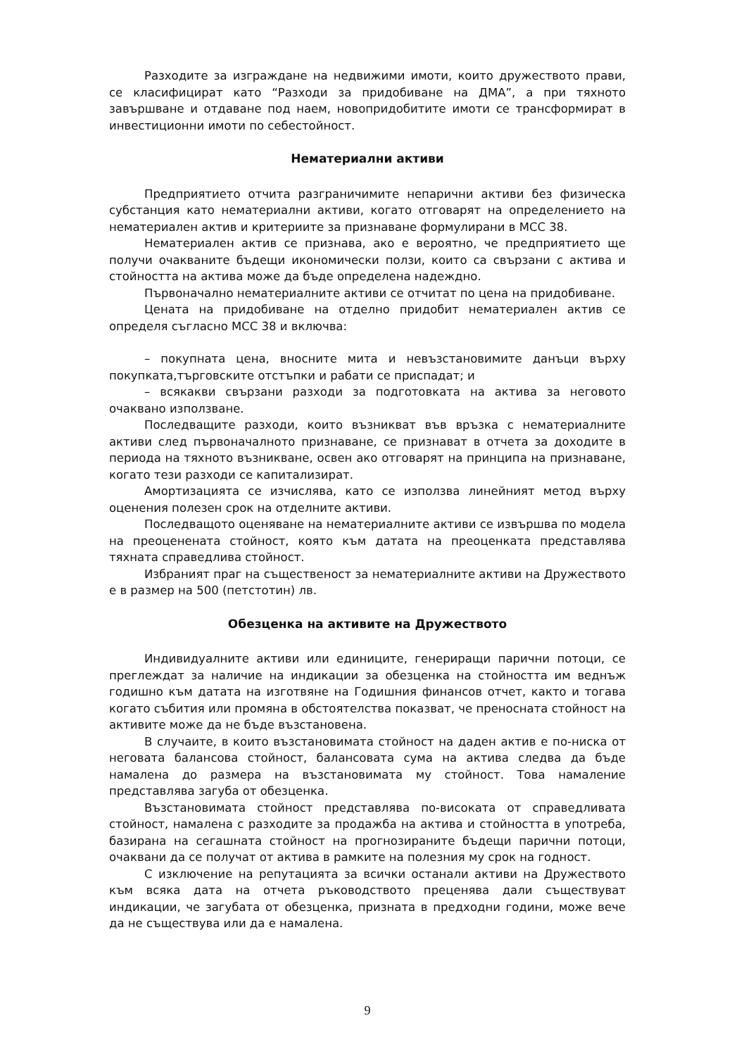Разходите за изграждане на недвижими имоти, които дружеството прави, се класифицират като “Разходи за придобиване на ДМА”, а при тяхното завършване и отдаване под наем, новопридобитите имоти се трансформират в инвестиционни имоти по себестойност.
Нематериални активи
Предприятието отчита разграничимите непарични активи без физическа субстанция като нематериални активи, когато отговарят на определението на нематериален актив и критериите за признаване формулирани в МСС 38.
Нематериален актив се признава, ако е вероятно, че предприятието ще получи очакваните бъдещи икономически ползи, които са свързани с актива и стойността на актива може да бъде определена надеждно.
Първоначално нематериалните активи се отчитат по цена на придобиване.
Цената на придобиване на отделно придобит нематериален актив се определя съгласно МСС 38 и включва:
– покупната цена, вносните мита и невъзстановимите данъци върху покупката,търговските отстъпки и рабати се приспадат; и
– всякакви свързани разходи за подготовката на актива за неговото очаквано използване.
Последващите разходи, които възникват във връзка с нематериалните активи след първоначалното признаване, се признават в отчета за доходите в периода на тяхното възникване, освен ако отговарят на принципа на признаване, когато тези разходи се капитализират.
Амортизацията се изчислява, като се използва линейният метод върху оценения полезен срок на отделните активи.
Последващото оценяване на нематериалните активи се извършва по модела на преоценената стойност, която към датата на преоценката представлява тяхната справедлива стойност.
Избраният праг на същественост за нематериалните активи на Дружеството е в размер на 500 (петстотин) лв.
Обезценка на активите на Дружеството
Индивидуалните активи или единиците, генериращи парични потоци, се преглеждат за наличие на индикации за обезценка на стойността им веднъж годишно към датата на изготвяне на Годишния финансов отчет, както и тогава когато събития или промяна в обстоятелства показват, че преносната стойност на активите може да не бъде възстановена.
В случаите, в които възстановимата стойност на даден актив е по-ниска от неговата балансова стойност, балансовата сума на актива следва да бъде намалена до размера на възстановимата му стойност. Това намаление представлява загуба от обезценка.
Възстановимата стойност представлява по-високата от справедливата стойност, намалена с разходите за продажба на актива и стойността в употреба, базирана на сегашната стойност на прогнозираните бъдещи парични потоци, очаквани да се получат от актива в рамките на полезния му срок на годност.
С изключение на репутацията за всички останали активи на Дружеството към всяка дата на отчета ръководството преценява дали съществуват индикации, че загубата от обезценка, призната в предходни години, може вече да не съществува или да е намалена.
9